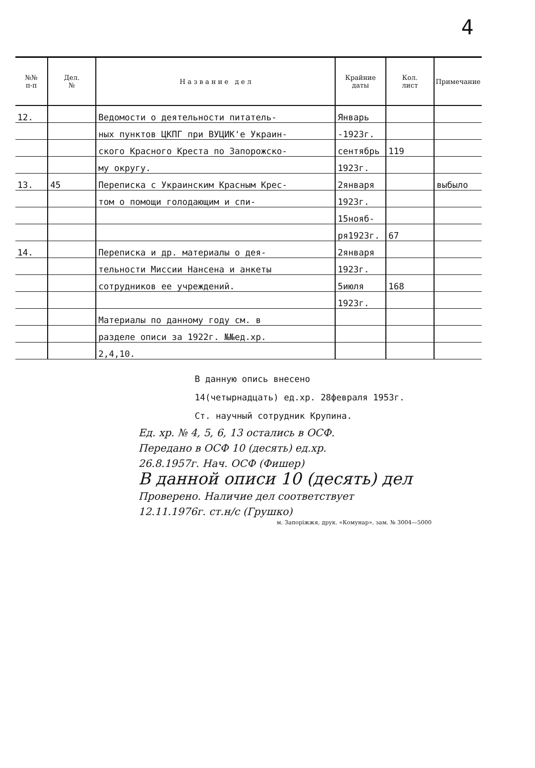4
| №№ п-п | Дел. № | Н а з в а н и е д е л | Крайние даты | Кол. лист | Примечание |
| --- | --- | --- | --- | --- | --- |
| 12. | | Ведомости о деятельности питатель- | Январь | | |
| | | ных пунктов ЦКПГ при ВУЦИК'е Украин- | -1923г. | | |
| | | ского Красного Креста по Запорожско- | сентябрь | 119 | |
| | | му округу. | 1923г. | | |
| 13. | 45 | Переписка с Украинским Красным Крес- | 2января | | выбыло |
| | | том о помощи голодающим и спи- | 1923г. | | |
| | | | 15нояб- | | |
| | | | ря1923г. | 67 | |
| 14. | | Переписка и др. материалы о дея- | 2января | | |
| | | тельности Миссии Нансена и анкеты | 1923г. | | |
| | | сотрудников ее учреждений. | 5июля | 168 | |
| | | | 1923г. | | |
| | | Материалы по данному году см. в | | | |
| | | разделе описи за 1922г. №№ед.хр. | | | |
| | | 2,4,10. | | | |
В данную опись внесено
14(четырнадцать) ед.хр. 28февраля 1953г.
Ст. научный сотрудник Крупина.
Ед. хр. № 4, 5, 6, 13 остались в ОСФ.
Передано в ОСФ 10 (десять) ед.хр.
26.8.1957г. Нач. ОСФ (Фишер)
В данной описи 10 (десять) дел
Проверено. Наличие дел соответствует
12.11.1976г. ст.н/с (Грушко)
м. Запоріжжя, друк. «Комунар», зам. № 3004—5000